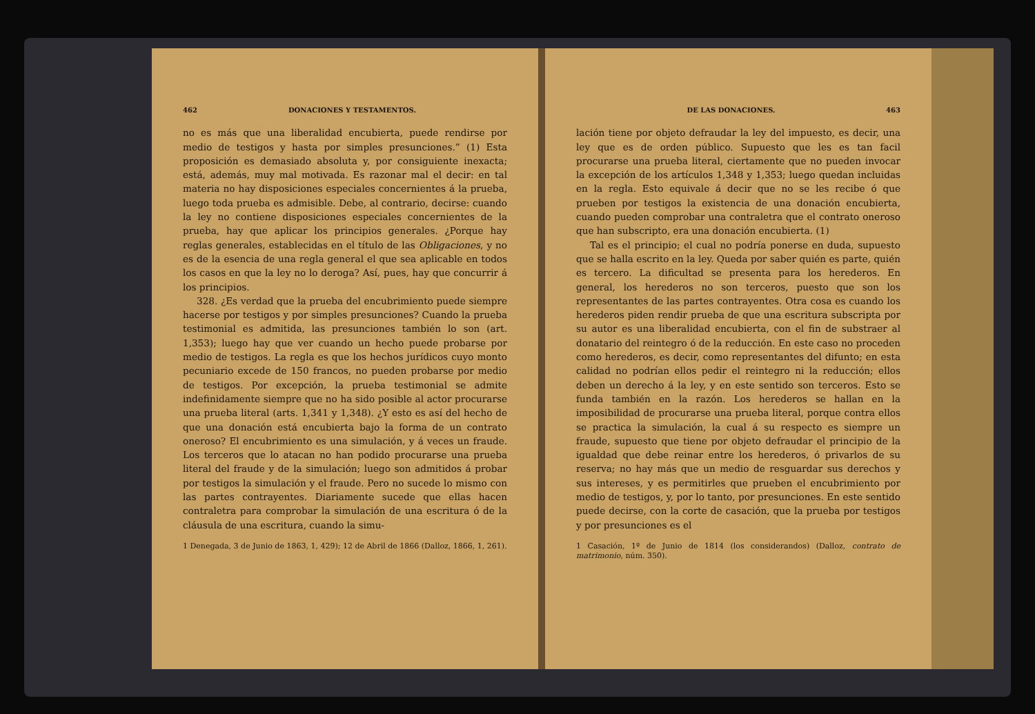462 DONACIONES Y TESTAMENTOS.
no es más que una liberalidad encubierta, puede rendirse por medio de testigos y hasta por simples presunciones.” (1) Esta proposición es demasiado absoluta y, por consiguiente inexacta; está, además, muy mal motivada. Es razonar mal el decir: en tal materia no hay disposiciones especiales concernientes á la prueba, luego toda prueba es admisible. Debe, al contrario, decirse: cuando la ley no contiene disposiciones especiales concernientes de la prueba, hay que aplicar los principios generales. ¿Porque hay reglas generales, establecidas en el título de las Obligaciones, y no es de la esencia de una regla general el que sea aplicable en todos los casos en que la ley no lo deroga? Así, pues, hay que concurrir á los principios.
328. ¿Es verdad que la prueba del encubrimiento puede siempre hacerse por testigos y por simples presunciones? Cuando la prueba testimonial es admitida, las presunciones también lo son (art. 1,353); luego hay que ver cuando un hecho puede probarse por medio de testigos. La regla es que los hechos jurídicos cuyo monto pecuniario excede de 150 francos, no pueden probarse por medio de testigos. Por excepción, la prueba testimonial se admite indefinidamente siempre que no ha sido posible al actor procurarse una prueba literal (arts. 1,341 y 1,348). ¿Y esto es así del hecho de que una donación está encubierta bajo la forma de un contrato oneroso? El encubrimiento es una simulación, y á veces un fraude. Los terceros que lo atacan no han podido procurarse una prueba literal del fraude y de la simulación; luego son admitidos á probar por testigos la simulación y el fraude. Pero no sucede lo mismo con las partes contrayentes. Diariamente sucede que ellas hacen contraletra para comprobar la simulación de una escritura ó de la cláusula de una escritura, cuando la simu-
1 Denegada, 3 de Junio de 1863, 1, 429); 12 de Abril de 1866 (Dalloz, 1866, 1, 261).
DE LAS DONACIONES. 463
lación tiene por objeto defraudar la ley del impuesto, es decir, una ley que es de orden público. Supuesto que les es tan facil procurarse una prueba literal, ciertamente que no pueden invocar la excepción de los artículos 1,348 y 1,353; luego quedan incluidas en la regla. Esto equivale á decir que no se les recibe ó que prueben por testigos la existencia de una donación encubierta, cuando pueden comprobar una contraletra que el contrato oneroso que han subscripto, era una donación encubierta. (1)
Tal es el principio; el cual no podría ponerse en duda, supuesto que se halla escrito en la ley. Queda por saber quién es parte, quién es tercero. La dificultad se presenta para los herederos. En general, los herederos no son terceros, puesto que son los representantes de las partes contrayentes. Otra cosa es cuando los herederos piden rendir prueba de que una escritura subscripta por su autor es una liberalidad encubierta, con el fin de substraer al donatario del reintegro ó de la reducción. En este caso no proceden como herederos, es decir, como representantes del difunto; en esta calidad no podrían ellos pedir el reintegro ni la reducción; ellos deben un derecho á la ley, y en este sentido son terceros. Esto se funda también en la razón. Los herederos se hallan en la imposibilidad de procurarse una prueba literal, porque contra ellos se practica la simulación, la cual á su respecto es siempre un fraude, supuesto que tiene por objeto defraudar el principio de la igualdad que debe reinar entre los herederos, ó privarlos de su reserva; no hay más que un medio de resguardar sus derechos y sus intereses, y es permitirles que prueben el encubrimiento por medio de testigos, y, por lo tanto, por presunciones. En este sentido puede decirse, con la corte de casación, que la prueba por testigos y por presunciones es el
1 Casación, 1º de Junio de 1814 (los considerandos) (Dalloz, contrato de matrimonio, núm. 350).